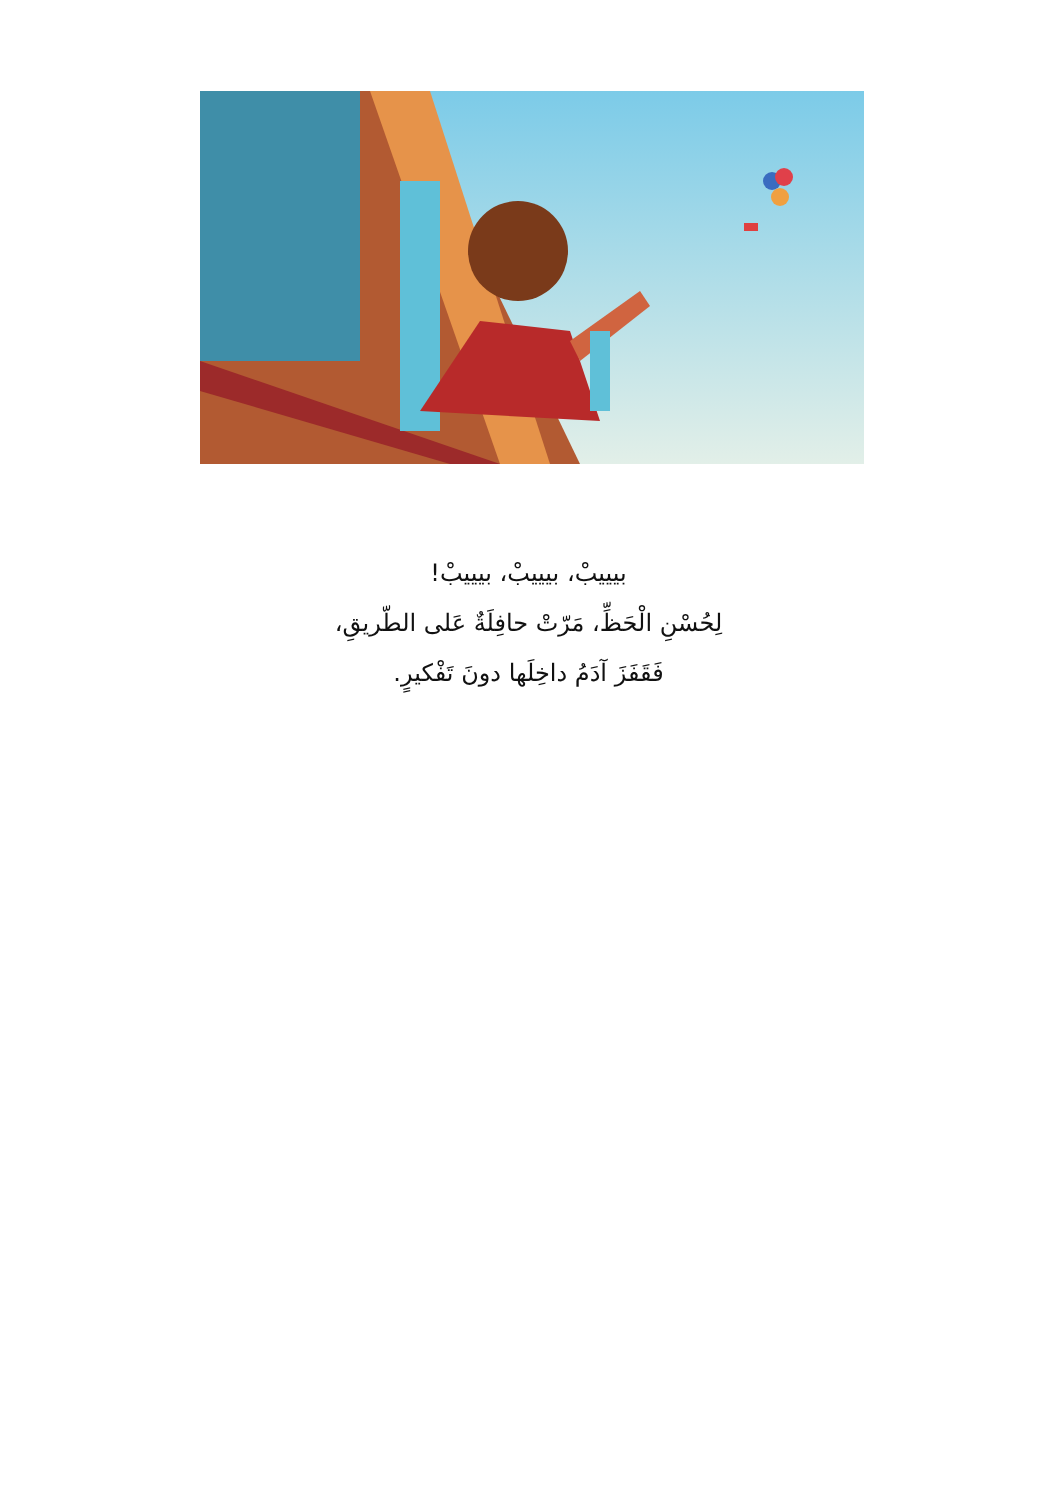بيييبْ، بيييبْ، بيييبْ!
لِحُسْنِ الْحَظِّ، مَرّتْ حافِلَةٌ عَلى الطّريقِ،
فَقَفَزَ آدَمُ داخِلَها دونَ تَفْكيرٍ.